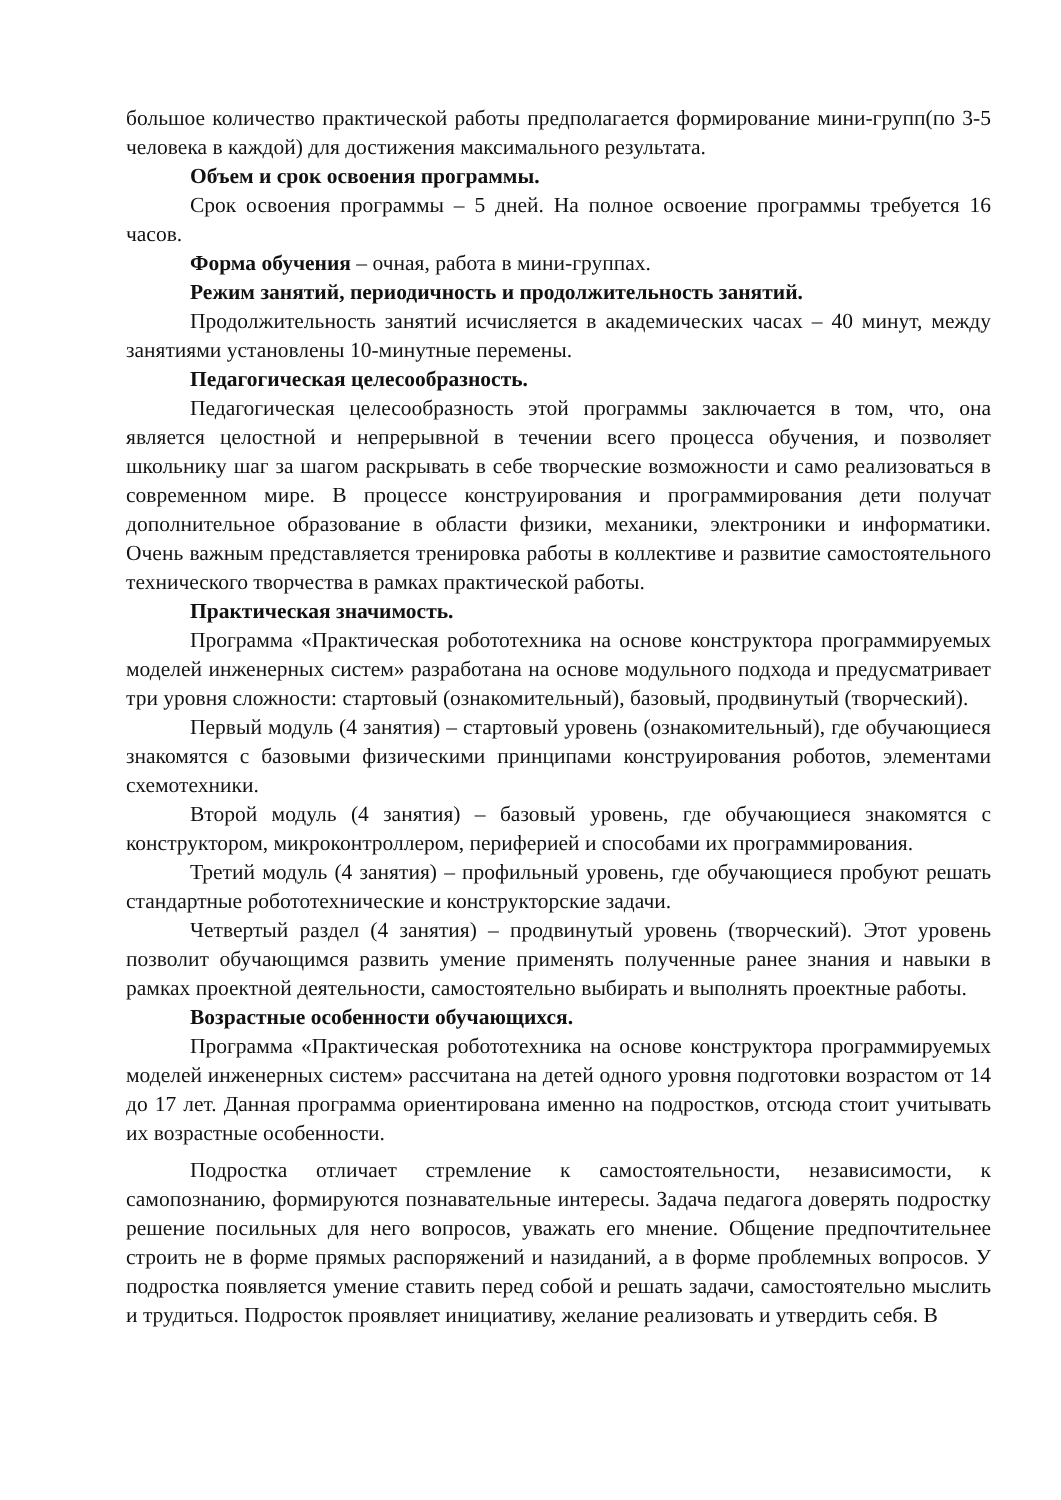большое количество практической работы предполагается формирование мини-групп(по 3-5 человека в каждой) для достижения максимального результата.
Объем и срок освоения программы.
Срок освоения программы – 5 дней. На полное освоение программы требуется 16 часов.
Форма обучения – очная, работа в мини-группах.
Режим занятий, периодичность и продолжительность занятий.
Продолжительность занятий исчисляется в академических часах – 40 минут, между занятиями установлены 10-минутные перемены.
Педагогическая целесообразность.
Педагогическая целесообразность этой программы заключается в том, что, она является целостной и непрерывной в течении всего процесса обучения, и позволяет школьнику шаг за шагом раскрывать в себе творческие возможности и само реализоваться в современном мире. В процессе конструирования и программирования дети получат дополнительное образование в области физики, механики, электроники и информатики. Очень важным представляется тренировка работы в коллективе и развитие самостоятельного технического творчества в рамках практической работы.
Практическая значимость.
Программа «Практическая робототехника на основе конструктора программируемых моделей инженерных систем» разработана на основе модульного подхода и предусматривает три уровня сложности: стартовый (ознакомительный), базовый, продвинутый (творческий).
Первый модуль (4 занятия) – стартовый уровень (ознакомительный), где обучающиеся знакомятся с базовыми физическими принципами конструирования роботов, элементами схемотехники.
Второй модуль (4 занятия) – базовый уровень, где обучающиеся знакомятся с конструктором, микроконтроллером, периферией и способами их программирования.
Третий модуль (4 занятия) – профильный уровень, где обучающиеся пробуют решать стандартные робототехнические и конструкторские задачи.
Четвертый раздел (4 занятия) – продвинутый уровень (творческий). Этот уровень позволит обучающимся развить умение применять полученные ранее знания и навыки в рамках проектной деятельности, самостоятельно выбирать и выполнять проектные работы.
Возрастные особенности обучающихся.
Программа «Практическая робототехника на основе конструктора программируемых моделей инженерных систем» рассчитана на детей одного уровня подготовки возрастом от 14 до 17 лет. Данная программа ориентирована именно на подростков, отсюда стоит учитывать их возрастные особенности.
Подростка отличает стремление к самостоятельности, независимости, к самопознанию, формируются познавательные интересы. Задача педагога доверять подростку решение посильных для него вопросов, уважать его мнение. Общение предпочтительнее строить не в форме прямых распоряжений и назиданий, а в форме проблемных вопросов. У подростка появляется умение ставить перед собой и решать задачи, самостоятельно мыслить и трудиться. Подросток проявляет инициативу, желание реализовать и утвердить себя. В